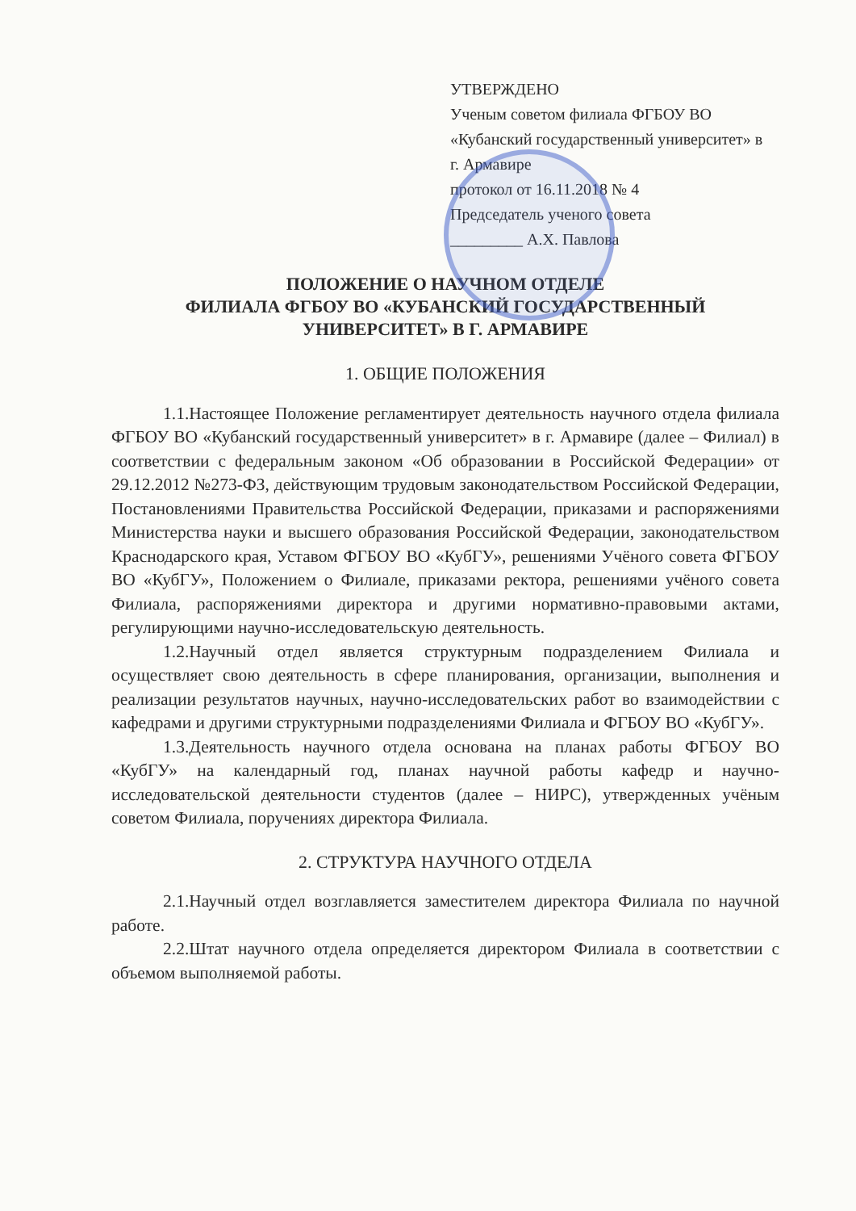УТВЕРЖДЕНО
Ученым советом филиала ФГБОУ ВО «Кубанский государственный университет» в г. Армавире
протокол от 16.11.2018 № 4
Председатель ученого совета
_________ А.Х. Павлова
ПОЛОЖЕНИЕ О НАУЧНОМ ОТДЕЛЕ
ФИЛИАЛА ФГБОУ ВО «КУБАНСКИЙ ГОСУДАРСТВЕННЫЙ УНИВЕРСИТЕТ» В Г. АРМАВИРЕ
1. ОБЩИЕ ПОЛОЖЕНИЯ
1.1.Настоящее Положение регламентирует деятельность научного отдела филиала ФГБОУ ВО «Кубанский государственный университет» в г. Армавире (далее – Филиал) в соответствии с федеральным законом «Об образовании в Российской Федерации» от 29.12.2012 №273-ФЗ, действующим трудовым законодательством Российской Федерации, Постановлениями Правительства Российской Федерации, приказами и распоряжениями Министерства науки и высшего образования Российской Федерации, законодательством Краснодарского края, Уставом ФГБОУ ВО «КубГУ», решениями Учёного совета ФГБОУ ВО «КубГУ», Положением о Филиале, приказами ректора, решениями учёного совета Филиала, распоряжениями директора и другими нормативно-правовыми актами, регулирующими научно-исследовательскую деятельность.
1.2.Научный отдел является структурным подразделением Филиала и осуществляет свою деятельность в сфере планирования, организации, выполнения и реализации результатов научных, научно-исследовательских работ во взаимодействии с кафедрами и другими структурными подразделениями Филиала и ФГБОУ ВО «КубГУ».
1.3.Деятельность научного отдела основана на планах работы ФГБОУ ВО «КубГУ» на календарный год, планах научной работы кафедр и научно-исследовательской деятельности студентов (далее – НИРС), утвержденных учёным советом Филиала, поручениях директора Филиала.
2. СТРУКТУРА НАУЧНОГО ОТДЕЛА
2.1.Научный отдел возглавляется заместителем директора Филиала по научной работе.
2.2.Штат научного отдела определяется директором Филиала в соответствии с объемом выполняемой работы.